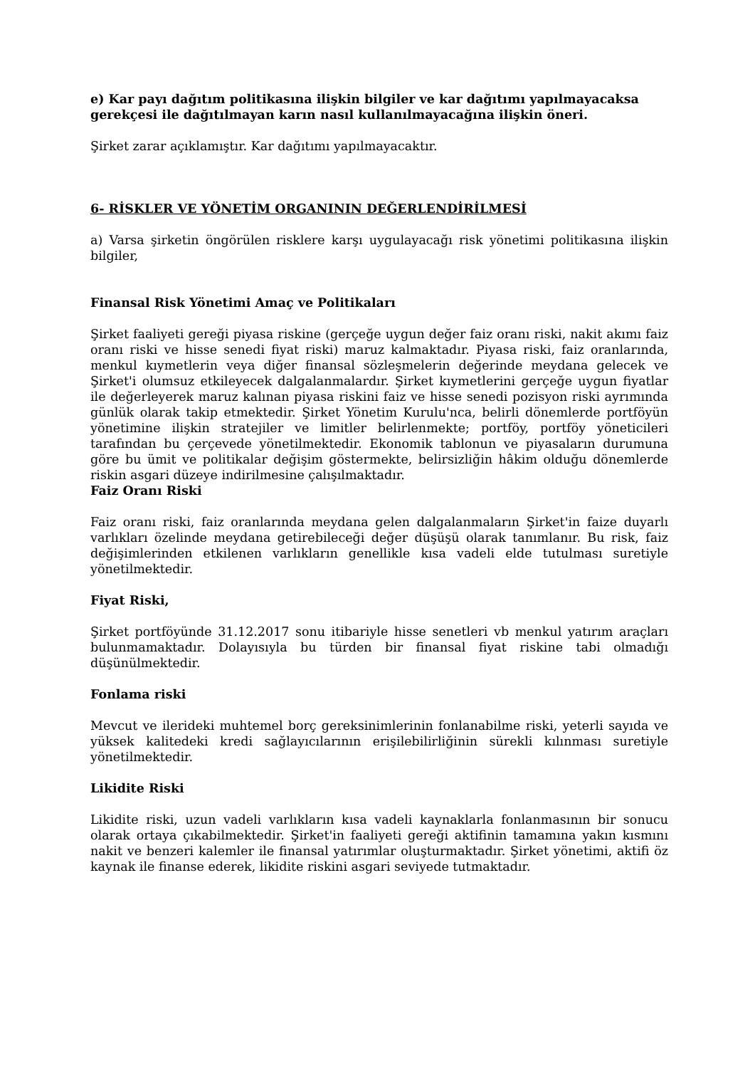e) Kar payı dağıtım politikasına ilişkin bilgiler ve kar dağıtımı yapılmayacaksa gerekçesi ile dağıtılmayan karın nasıl kullanılmayacağına ilişkin öneri.
Şirket zarar açıklamıştır. Kar dağıtımı yapılmayacaktır.
6- RİSKLER VE YÖNETİM ORGANININ DEĞERLENDİRİLMESİ
a) Varsa şirketin öngörülen risklere karşı uygulayacağı risk yönetimi politikasına ilişkin bilgiler,
Finansal Risk Yönetimi Amaç ve Politikaları
Şirket faaliyeti gereği piyasa riskine (gerçeğe uygun değer faiz oranı riski, nakit akımı faiz oranı riski ve hisse senedi fiyat riski) maruz kalmaktadır. Piyasa riski, faiz oranlarında, menkul kıymetlerin veya diğer finansal sözleşmelerin değerinde meydana gelecek ve Şirket'i olumsuz etkileyecek dalgalanmalardır. Şirket kıymetlerini gerçeğe uygun fiyatlar ile değerleyerek maruz kalınan piyasa riskini faiz ve hisse senedi pozisyon riski ayrımında günlük olarak takip etmektedir. Şirket Yönetim Kurulu'nca, belirli dönemlerde portföyün yönetimine ilişkin stratejiler ve limitler belirlenmekte; portföy, portföy yöneticileri tarafından bu çerçevede yönetilmektedir. Ekonomik tablonun ve piyasaların durumuna göre bu ümit ve politikalar değişim göstermekte, belirsizliğin hâkim olduğu dönemlerde riskin asgari düzeye indirilmesine çalışılmaktadır.
Faiz Oranı Riski
Faiz oranı riski, faiz oranlarında meydana gelen dalgalanmaların Şirket'in faize duyarlı varlıkları özelinde meydana getirebileceği değer düşüşü olarak tanımlanır. Bu risk, faiz değişimlerinden etkilenen varlıkların genellikle kısa vadeli elde tutulması suretiyle yönetilmektedir.
Fiyat Riski,
Şirket portföyünde 31.12.2017 sonu itibariyle hisse senetleri vb menkul yatırım araçları bulunmamaktadır. Dolayısıyla bu türden bir finansal fiyat riskine tabi olmadığı düşünülmektedir.
Fonlama riski
Mevcut ve ilerideki muhtemel borç gereksinimlerinin fonlanabilme riski, yeterli sayıda ve yüksek kalitedeki kredi sağlayıcılarının erişilebilirliğinin sürekli kılınması suretiyle yönetilmektedir.
Likidite Riski
Likidite riski, uzun vadeli varlıkların kısa vadeli kaynaklarla fonlanmasının bir sonucu olarak ortaya çıkabilmektedir. Şirket'in faaliyeti gereği aktifinin tamamına yakın kısmını nakit ve benzeri kalemler ile finansal yatırımlar oluşturmaktadır. Şirket yönetimi, aktifi öz kaynak ile finanse ederek, likidite riskini asgari seviyede tutmaktadır.